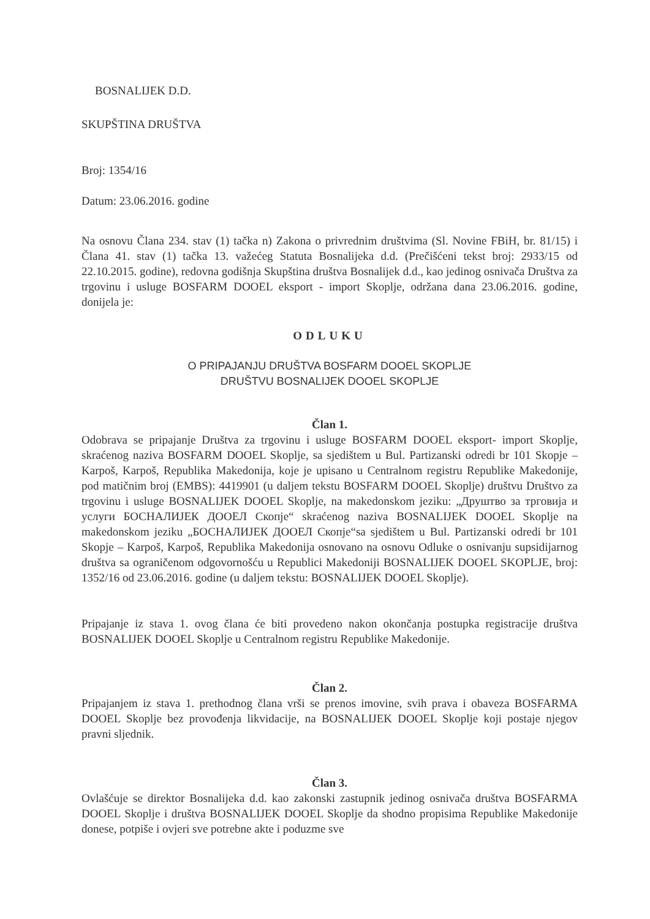BOSNALIJEK D.D.
SKUPŠTINA DRUŠTVA
Broj: 1354/16
Datum: 23.06.2016. godine
Na osnovu Člana 234. stav (1) tačka n) Zakona o privrednim društvima (Sl. Novine FBiH, br. 81/15) i Člana 41. stav (1) tačka 13. važećeg Statuta Bosnalijeka d.d. (Prečišćeni tekst broj: 2933/15 od 22.10.2015. godine), redovna godišnja Skupština društva Bosnalijek d.d., kao jedinog osnivača Društva za trgovinu i usluge BOSFARM DOOEL eksport - import Skoplje, održana dana 23.06.2016. godine, donijela je:
ODLUKU
O PRIPAJANJU DRUŠTVA BOSFARM DOOEL SKOPLJE
DRUŠTVU BOSNALIJEK DOOEL SKOPLJE
Član 1.
Odobrava se pripajanje Društva za trgovinu i usluge BOSFARM DOOEL eksport- import Skoplje, skraćenog naziva BOSFARM DOOEL Skoplje, sa sjedištem u Bul. Partizanski odredi br 101 Skopje – Karpoš, Karpoš, Republika Makedonija, koje je upisano u Centralnom registru Republike Makedonije, pod matičnim broj (EMBS): 4419901 (u daljem tekstu BOSFARM DOOEL Skoplje) društvu Društvo za trgovinu i usluge BOSNALIJEK DOOEL Skoplje, na makedonskom jeziku: „Друштво за трговија и услуги БОСНАЛИЈЕК ДООЕЛ Скопје“ skraćenog naziva BOSNALIJEK DOOEL Skoplje na makedonskom jeziku „БОСНАЛИЈЕК ДООЕЛ Скопје“sa sjedištem u Bul. Partizanski odredi br 101 Skopje – Karpoš, Karpoš, Republika Makedonija osnovano na osnovu Odluke o osnivanju supsidijarnog društva sa ograničenom odgovornošću u Republici Makedoniji BOSNALIJEK DOOEL SKOPLJE, broj: 1352/16 od 23.06.2016. godine (u daljem tekstu: BOSNALIJEK DOOEL Skoplje).
Pripajanje iz stava 1. ovog člana će biti provedeno nakon okončanja postupka registracije društva BOSNALIJEK DOOEL Skoplje u Centralnom registru Republike Makedonije.
Član 2.
Pripajanjem iz stava 1. prethodnog člana vrši se prenos imovine, svih prava i obaveza BOSFARMA DOOEL Skoplje bez provođenja likvidacije, na BOSNALIJEK DOOEL Skoplje koji postaje njegov pravni sljednik.
Član 3.
Ovlašćuje se direktor Bosnalijeka d.d. kao zakonski zastupnik jedinog osnivača društva BOSFARMA DOOEL Skoplje i društva BOSNALIJEK DOOEL Skoplje da shodno propisima Republike Makedonije donese, potpiše i ovjeri sve potrebne akte i poduzme sve